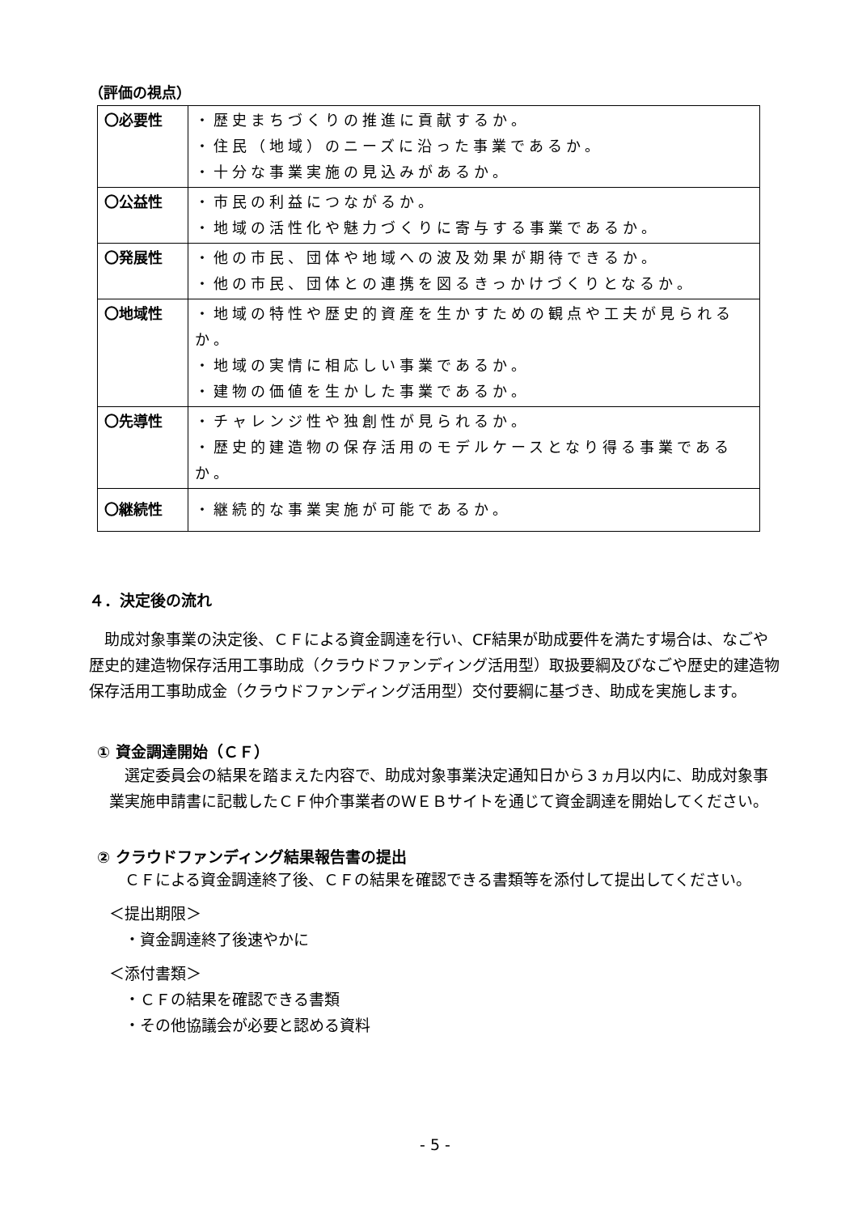（評価の視点）
| 〇必要性 | ・歴史まちづくりの推進に貢献するか。 ・住民（地域）のニーズに沿った事業であるか。 ・十分な事業実施の見込みがあるか。 |
| 〇公益性 | ・市民の利益につながるか。 ・地域の活性化や魅力づくりに寄与する事業であるか。 |
| 〇発展性 | ・他の市民、団体や地域への波及効果が期待できるか。 ・他の市民、団体との連携を図るきっかけづくりとなるか。 |
| 〇地域性 | ・地域の特性や歴史的資産を生かすための観点や工夫が見られるか。 ・地域の実情に相応しい事業であるか。 ・建物の価値を生かした事業であるか。 |
| 〇先導性 | ・チャレンジ性や独創性が見られるか。 ・歴史的建造物の保存活用のモデルケースとなり得る事業であるか。 |
| 〇継続性 | ・継続的な事業実施が可能であるか。 |
４．決定後の流れ
　助成対象事業の決定後、ＣＦによる資金調達を行い、CF結果が助成要件を満たす場合は、なごや歴史的建造物保存活用工事助成（クラウドファンディング活用型）取扱要綱及びなごや歴史的建造物保存活用工事助成金（クラウドファンディング活用型）交付要綱に基づき、助成を実施します。
① 資金調達開始（ＣＦ）
　選定委員会の結果を踏まえた内容で、助成対象事業決定通知日から３ヵ月以内に、助成対象事業実施申請書に記載したＣＦ仲介事業者のＷＥＢサイトを通じて資金調達を開始してください。
② クラウドファンディング結果報告書の提出
　ＣＦによる資金調達終了後、ＣＦの結果を確認できる書類等を添付して提出してください。
＜提出期限＞
　・資金調達終了後速やかに
＜添付書類＞
　・ＣＦの結果を確認できる書類
　・その他協議会が必要と認める資料
- 5 -